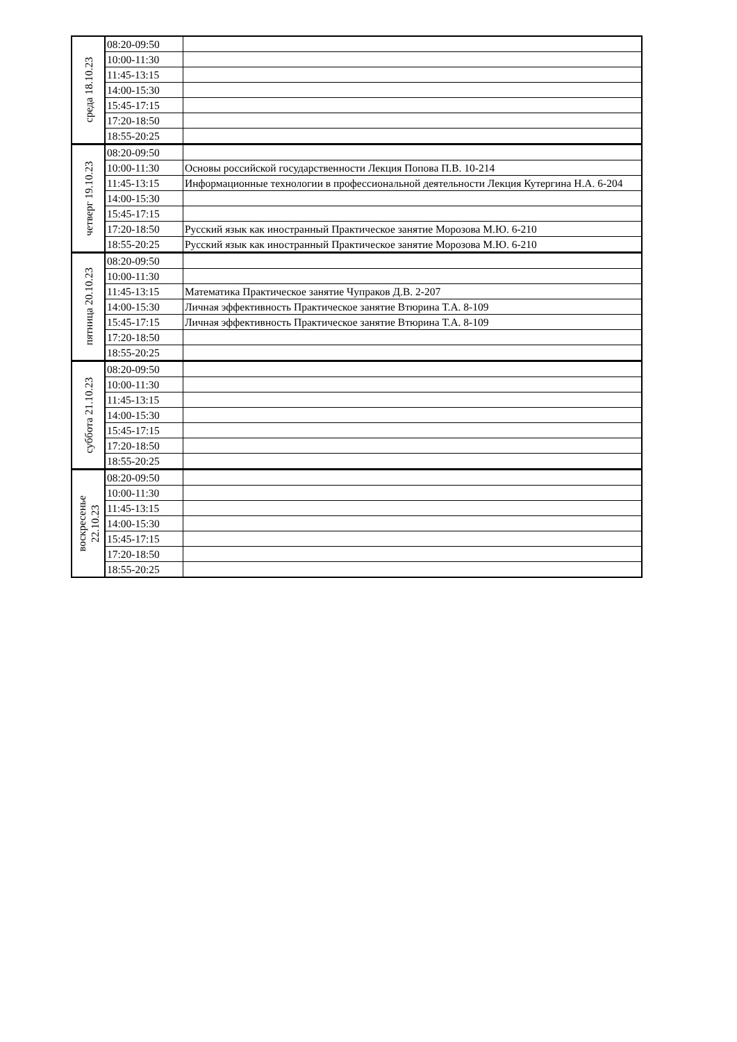| среда 18.10.23 | 08:20-09:50 | |
| | 10:00-11:30 | |
| | 11:45-13:15 | |
| | 14:00-15:30 | |
| | 15:45-17:15 | |
| | 17:20-18:50 | |
| | 18:55-20:25 | |
| четверг 19.10.23 | 08:20-09:50 | |
| | 10:00-11:30 | Основы российской государственности Лекция Попова П.В. 10-214 |
| | 11:45-13:15 | Информационные технологии в профессиональной деятельности Лекция Кутергина Н.А. 6-204 |
| | 14:00-15:30 | |
| | 15:45-17:15 | |
| | 17:20-18:50 | Русский язык как иностранный Практическое занятие Морозова М.Ю. 6-210 |
| | 18:55-20:25 | Русский язык как иностранный Практическое занятие Морозова М.Ю. 6-210 |
| пятница 20.10.23 | 08:20-09:50 | |
| | 10:00-11:30 | |
| | 11:45-13:15 | Математика Практическое занятие Чупраков Д.В. 2-207 |
| | 14:00-15:30 | Личная эффективность Практическое занятие Втюрина Т.А. 8-109 |
| | 15:45-17:15 | Личная эффективность Практическое занятие Втюрина Т.А. 8-109 |
| | 17:20-18:50 | |
| | 18:55-20:25 | |
| суббота 21.10.23 | 08:20-09:50 | |
| | 10:00-11:30 | |
| | 11:45-13:15 | |
| | 14:00-15:30 | |
| | 15:45-17:15 | |
| | 17:20-18:50 | |
| | 18:55-20:25 | |
| воскресенье 22.10.23 | 08:20-09:50 | |
| | 10:00-11:30 | |
| | 11:45-13:15 | |
| | 14:00-15:30 | |
| | 15:45-17:15 | |
| | 17:20-18:50 | |
| | 18:55-20:25 | |